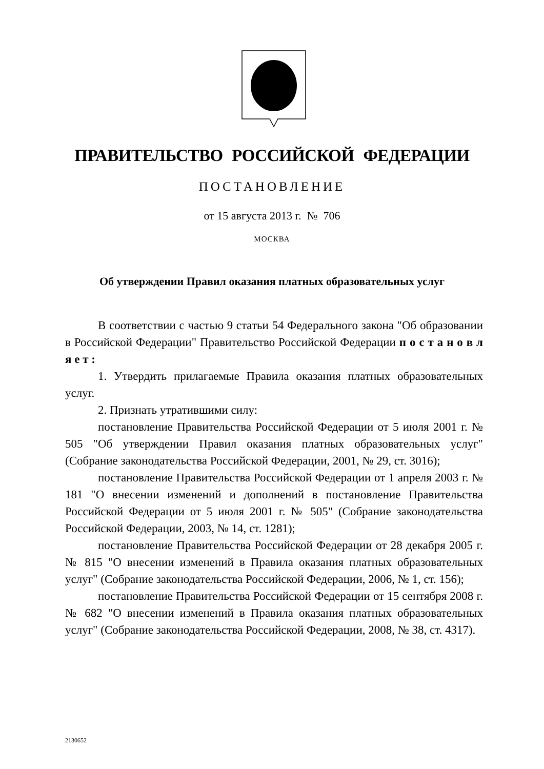ПРАВИТЕЛЬСТВО РОССИЙСКОЙ ФЕДЕРАЦИИ
ПОСТАНОВЛЕНИЕ
от 15 августа 2013 г. № 706
МОСКВА
Об утверждении Правил оказания платных образовательных услуг
В соответствии с частью 9 статьи 54 Федерального закона "Об образовании в Российской Федерации" Правительство Российской Федерации п о с т а н о в л я е т :
1. Утвердить прилагаемые Правила оказания платных образовательных услуг.
2. Признать утратившими силу:
постановление Правительства Российской Федерации от 5 июля 2001 г. № 505 "Об утверждении Правил оказания платных образовательных услуг" (Собрание законодательства Российской Федерации, 2001, № 29, ст. 3016);
постановление Правительства Российской Федерации от 1 апреля 2003 г. № 181 "О внесении изменений и дополнений в постановление Правительства Российской Федерации от 5 июля 2001 г. № 505" (Собрание законодательства Российской Федерации, 2003, № 14, ст. 1281);
постановление Правительства Российской Федерации от 28 декабря 2005 г. № 815 "О внесении изменений в Правила оказания платных образовательных услуг" (Собрание законодательства Российской Федерации, 2006, № 1, ст. 156);
постановление Правительства Российской Федерации от 15 сентября 2008 г. № 682 "О внесении изменений в Правила оказания платных образовательных услуг" (Собрание законодательства Российской Федерации, 2008, № 38, ст. 4317).
2130652